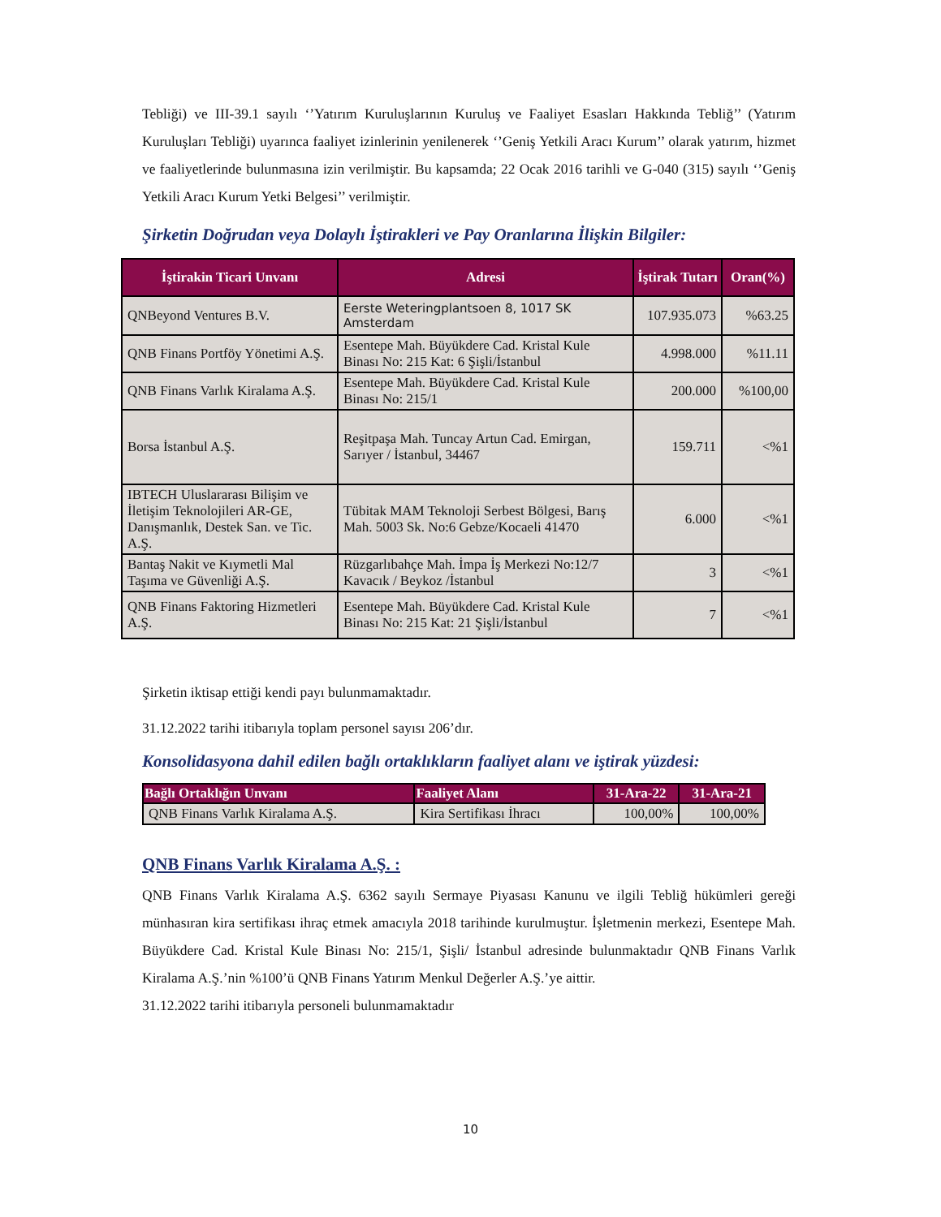Tebliği) ve III-39.1 sayılı ‘’Yatırım Kuruluşlarının Kuruluş ve Faaliyet Esasları Hakkında Tebliğ’’ (Yatırım Kuruluşları Tebliği) uyarınca faaliyet izinlerinin yenilenerek ‘’Geniş Yetkili Aracı Kurum’’ olarak yatırım, hizmet ve faaliyetlerinde bulunmasına izin verilmiştir. Bu kapsamda; 22 Ocak 2016 tarihli ve G-040 (315) sayılı ‘’Geniş Yetkili Aracı Kurum Yetki Belgesi’’ verilmiştir.
Şirketin Doğrudan veya Dolaylı İştirakleri ve Pay Oranlarına İlişkin Bilgiler:
| İştirakin Ticari Unvanı | Adresi | İştirak Tutarı | Oran(%) |
| --- | --- | --- | --- |
| QNBeyond Ventures B.V. | Eerste Weteringplantsoen 8, 1017 SK Amsterdam | 107.935.073 | %63.25 |
| QNB Finans Portföy Yönetimi A.Ş. | Esentepe Mah. Büyükdere Cad. Kristal Kule Binası No: 215 Kat: 6 Şişli/İstanbul | 4.998.000 | %11.11 |
| QNB Finans Varlık Kiralama A.Ş. | Esentepe Mah. Büyükdere Cad. Kristal Kule Binası No: 215/1 | 200.000 | %100,00 |
| Borsa İstanbul A.Ş. | Reşitpaşa Mah. Tuncay Artun Cad. Emirgan, Sarıyer / İstanbul, 34467 | 159.711 | <%1 |
| IBTECH Uluslararası Bilişim ve İletişim Teknolojileri AR-GE, Danışmanlık, Destek San. ve Tic. A.Ş. | Tübitak MAM Teknoloji Serbest Bölgesi, Barış Mah. 5003 Sk. No:6 Gebze/Kocaeli 41470 | 6.000 | <%1 |
| Bantaş Nakit ve Kıymetli Mal Taşıma ve Güvenliği A.Ş. | Rüzgarlıbahçe Mah. İmpa İş Merkezi No:12/7 Kavacık / Beykoz /İstanbul | 3 | <%1 |
| QNB Finans Faktoring Hizmetleri A.Ş. | Esentepe Mah. Büyükdere Cad. Kristal Kule Binası No: 215 Kat: 21 Şişli/İstanbul | 7 | <%1 |
Şirketin iktisap ettiği kendi payı bulunmamaktadır.
31.12.2022 tarihi itibarıyla toplam personel sayısı 206’dır.
Konsolidasyona dahil edilen bağlı ortaklıkların faaliyet alanı ve iştirak yüzdesi:
| Bağlı Ortaklığın Unvanı | Faaliyet Alanı | 31-Ara-22 | 31-Ara-21 |
| --- | --- | --- | --- |
| QNB Finans Varlık Kiralama A.Ş. | Kira Sertifikası İhracı | 100,00% | 100,00% |
QNB Finans Varlık Kiralama A.Ş. :
QNB Finans Varlık Kiralama A.Ş. 6362 sayılı Sermaye Piyasası Kanunu ve ilgili Tebliğ hükümleri gereği münhasıran kira sertifikası ihraç etmek amacıyla 2018 tarihinde kurulmuştur. İşletmenin merkezi, Esentepe Mah. Büyükdere Cad. Kristal Kule Binası No: 215/1, Şişli/ İstanbul adresinde bulunmaktadır QNB Finans Varlık Kiralama A.Ş.’nin %100’ü QNB Finans Yatırım Menkul Değerler A.Ş.’ye aittir.
31.12.2022 tarihi itibarıyla personeli bulunmamaktadır
10